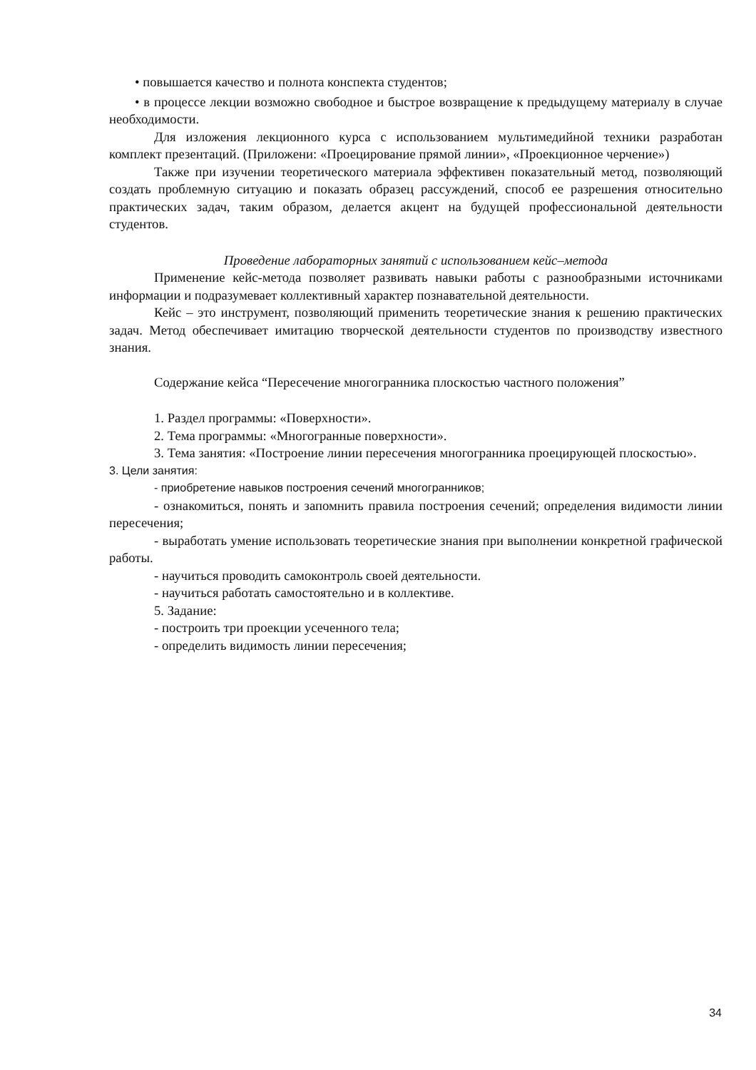• повышается качество и полнота конспекта студентов;
• в процессе лекции возможно свободное и быстрое возвращение к предыдущему материалу в случае необходимости.
Для изложения лекционного курса с использованием мультимедийной техники разработан комплект презентаций. (Приложени: «Проецирование прямой линии», «Проекционное черчение»)
Также при изучении теоретического материала эффективен показательный метод, позволяющий создать проблемную ситуацию и показать образец рассуждений, способ ее разрешения относительно практических задач, таким образом, делается акцент на будущей профессиональной деятельности студентов.
Проведение лабораторных занятий с использованием кейс–метода
Применение кейс-метода позволяет развивать навыки работы с разнообразными источниками информации и подразумевает коллективный характер познавательной деятельности.
Кейс – это инструмент, позволяющий применить теоретические знания к решению практических задач. Метод обеспечивает имитацию творческой деятельности студентов по производству известного знания.
Содержание кейса “Пересечение многогранника плоскостью частного положения”
1. Раздел программы: «Поверхности».
2. Тема программы: «Многогранные поверхности».
3. Тема занятия: «Построение линии пересечения многогранника проецирующей плоскостью».
3. Цели занятия:
- приобретение навыков построения сечений многогранников;
- ознакомиться, понять и запомнить правила построения сечений; определения видимости линии пересечения;
- выработать умение использовать теоретические знания при выполнении конкретной графической работы.
- научиться проводить самоконтроль своей деятельности.
- научиться работать самостоятельно и в коллективе.
5. Задание:
- построить три проекции усеченного тела;
- определить видимость линии пересечения;
34